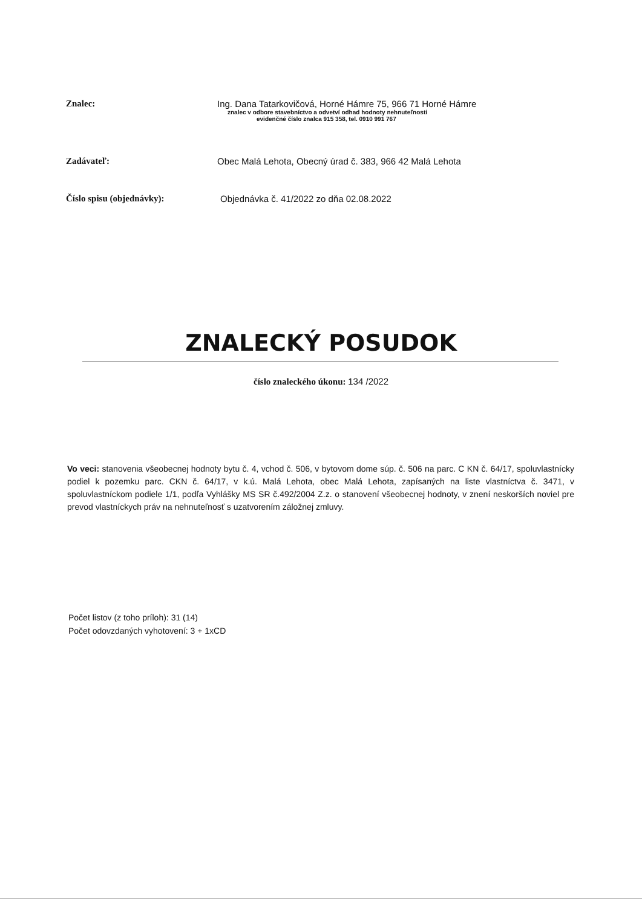Znalec: Ing. Dana Tatarkovičová, Horné Hámre 75, 966 71 Horné Hámre
znalec v odbore stavebníctvo a odvetví odhad hodnoty nehnuteľnosti
evidenčné číslo znalca 915 358, tel. 0910 991 767
Zadávateľ: Obec Malá Lehota, Obecný úrad č. 383, 966 42 Malá Lehota
Číslo spisu (objednávky): Objednávka č. 41/2022 zo dňa 02.08.2022
ZNALECKÝ POSUDOK
číslo znaleckého úkonu: 134 /2022
Vo veci: stanovenia všeobecnej hodnoty bytu č. 4, vchod č. 506, v bytovom dome súp. č. 506 na parc. C KN č. 64/17, spoluvlastnícky podiel k pozemku parc. CKN č. 64/17, v k.ú. Malá Lehota, obec Malá Lehota, zapísaných na liste vlastníctva č. 3471, v spoluvlastníckom podiele 1/1, podľa Vyhlášky MS SR č.492/2004 Z.z. o stanovení všeobecnej hodnoty, v znení neskorších noviel pre prevod vlastníckych práv na nehnuteľnosť s uzatvorením záložnej zmluvy.
Počet listov (z toho príloh): 31 (14)
Počet odovzdaných vyhotovení: 3 + 1xCD